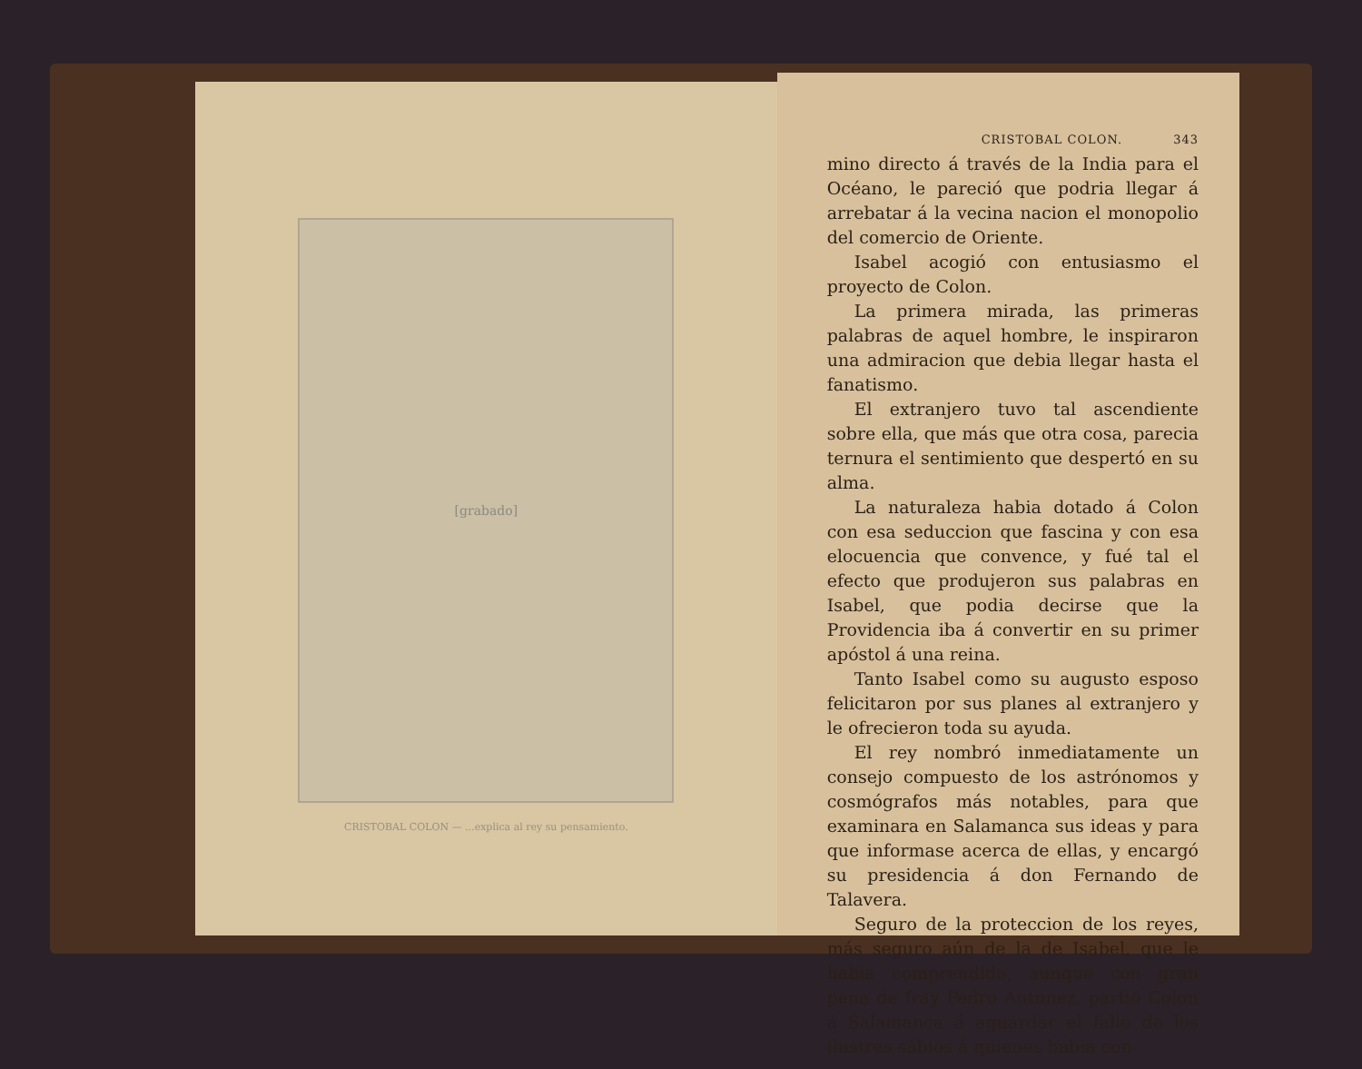[grabado]
CRISTOBAL COLON — ...explica al rey su pensamiento.
CRISTOBAL COLON. 343
mino directo á través de la India para el Océano, le pareció que podria llegar á arrebatar á la vecina nacion el monopolio del comercio de Oriente.
Isabel acogió con entusiasmo el proyecto de Colon.
La primera mirada, las primeras palabras de aquel hombre, le inspiraron una admiracion que debia llegar hasta el fanatismo.
El extranjero tuvo tal ascendiente sobre ella, que más que otra cosa, parecia ternura el sentimiento que despertó en su alma.
La naturaleza habia dotado á Colon con esa seduccion que fascina y con esa elocuencia que convence, y fué tal el efecto que produjeron sus palabras en Isabel, que podia decirse que la Providencia iba á convertir en su primer apóstol á una reina.
Tanto Isabel como su augusto esposo felicitaron por sus planes al extranjero y le ofrecieron toda su ayuda.
El rey nombró inmediatamente un consejo compuesto de los astrónomos y cosmógrafos más notables, para que examinara en Salamanca sus ideas y para que informase acerca de ellas, y encargó su presidencia á don Fernando de Talavera.
Seguro de la proteccion de los reyes, más seguro aún de la de Isabel, que le habia comprendido, aunque con gran pena de fray Pedro Antunez, partió Colon á Salamanca á aguardar el fallo de los ilustres sábios á quienes habia con-